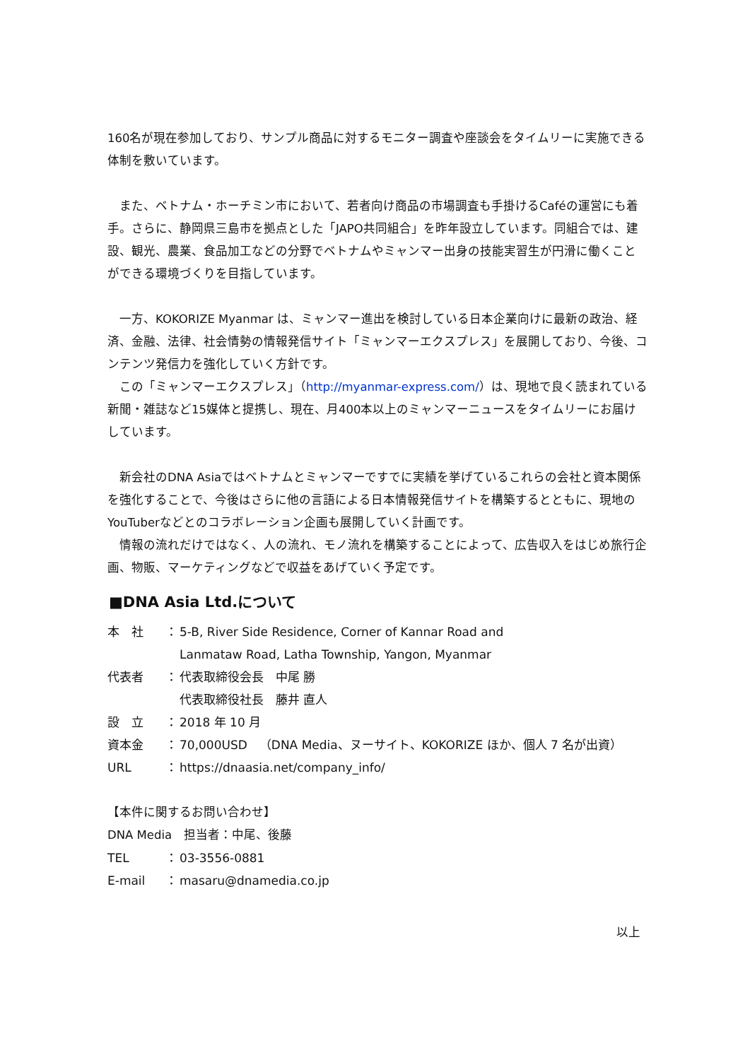160名が現在参加しており、サンプル商品に対するモニター調査や座談会をタイムリーに実施できる体制を敷いています。
　また、ベトナム・ホーチミン市において、若者向け商品の市場調査も手掛けるCaféの運営にも着手。さらに、静岡県三島市を拠点とした「JAPO共同組合」を昨年設立しています。同組合では、建設、観光、農業、食品加工などの分野でベトナムやミャンマー出身の技能実習生が円滑に働くことができる環境づくりを目指しています。
　一方、KOKORIZE Myanmar は、ミャンマー進出を検討している日本企業向けに最新の政治、経済、金融、法律、社会情勢の情報発信サイト「ミャンマーエクスプレス」を展開しており、今後、コンテンツ発信力を強化していく方針です。
　この「ミャンマーエクスプレス」（http://myanmar-express.com/）は、現地で良く読まれている新聞・雑誌など15媒体と提携し、現在、月400本以上のミャンマーニュースをタイムリーにお届けしています。
　新会社のDNA Asiaではベトナムとミャンマーですでに実績を挙げているこれらの会社と資本関係を強化することで、今後はさらに他の言語による日本情報発信サイトを構築するとともに、現地のYouTuberなどとのコラボレーション企画も展開していく計画です。
　情報の流れだけではなく、人の流れ、モノ流れを構築することによって、広告収入をはじめ旅行企画、物販、マーケティングなどで収益をあげていく予定です。
■DNA Asia Ltd.について
| 本 社 | ： | 5-B, River Side Residence, Corner of Kannar Road and Lanmataw Road, Latha Township, Yangon, Myanmar |
| 代表者 | ： | 代表取締役会長 中尾 勝 代表取締役社長 藤井 直人 |
| 設 立 | ： | 2018 年 10 月 |
| 資本金 | ： | 70,000USD （DNA Media、ヌーサイト、KOKORIZE ほか、個人 7 名が出資） |
| URL | ： | https://dnaasia.net/company_info/ |
【本件に関するお問い合わせ】
DNA Media　担当者：中尾、後藤
| TEL | ： | 03-3556-0881 |
| E-mail | ： | masaru@dnamedia.co.jp |
以上